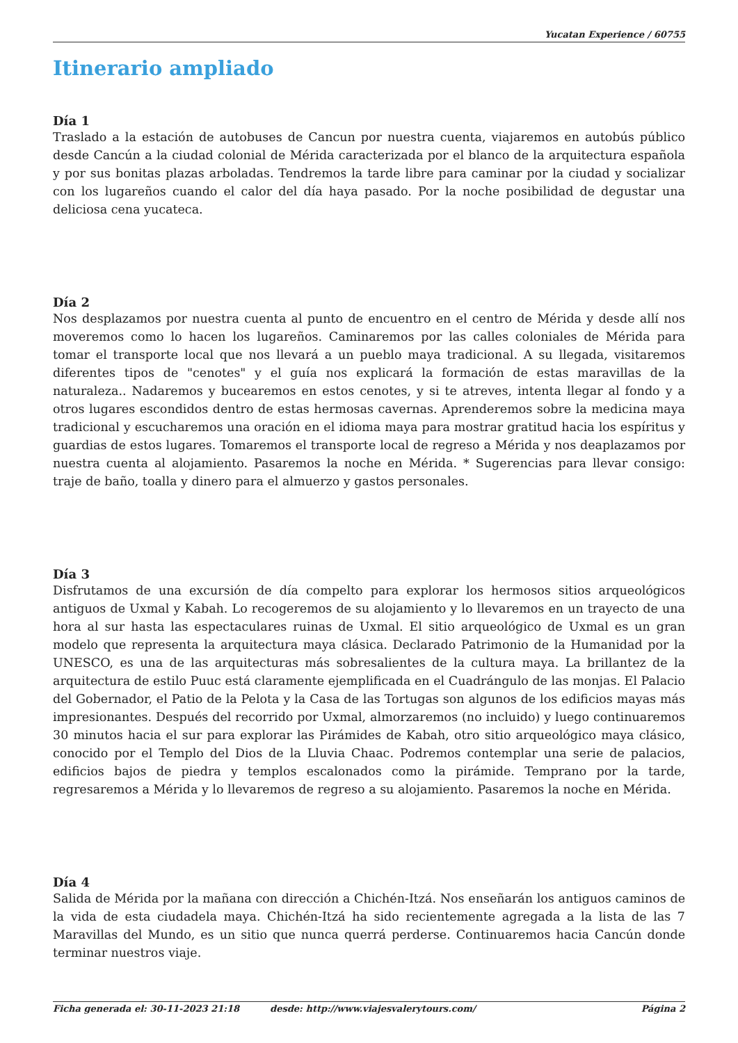Yucatan Experience / 60755
Itinerario ampliado
Día 1
Traslado a la estación de autobuses de Cancun por nuestra cuenta, viajaremos en autobús público desde Cancún a la ciudad colonial de Mérida caracterizada por el blanco de la arquitectura española y por sus bonitas plazas arboladas. Tendremos la tarde libre para caminar por la ciudad y socializar con los lugareños cuando el calor del día haya pasado. Por la noche posibilidad de degustar una deliciosa cena yucateca.
Día 2
Nos desplazamos por nuestra cuenta al punto de encuentro en el centro de Mérida y desde allí nos moveremos como lo hacen los lugareños. Caminaremos por las calles coloniales de Mérida para tomar el transporte local que nos llevará a un pueblo maya tradicional. A su llegada, visitaremos diferentes tipos de "cenotes" y el guía nos explicará la formación de estas maravillas de la naturaleza.. Nadaremos y bucearemos en estos cenotes, y si te atreves, intenta llegar al fondo y a otros lugares escondidos dentro de estas hermosas cavernas. Aprenderemos sobre la medicina maya tradicional y escucharemos una oración en el idioma maya para mostrar gratitud hacia los espíritus y guardias de estos lugares. Tomaremos el transporte local de regreso a Mérida y nos deaplazamos por nuestra cuenta al alojamiento. Pasaremos la noche en Mérida. * Sugerencias para llevar consigo: traje de baño, toalla y dinero para el almuerzo y gastos personales.
Día 3
Disfrutamos de una excursión de día compelto para explorar los hermosos sitios arqueológicos antiguos de Uxmal y Kabah. Lo recogeremos de su alojamiento y lo llevaremos en un trayecto de una hora al sur hasta las espectaculares ruinas de Uxmal. El sitio arqueológico de Uxmal es un gran modelo que representa la arquitectura maya clásica. Declarado Patrimonio de la Humanidad por la UNESCO, es una de las arquitecturas más sobresalientes de la cultura maya. La brillantez de la arquitectura de estilo Puuc está claramente ejemplificada en el Cuadrángulo de las monjas. El Palacio del Gobernador, el Patio de la Pelota y la Casa de las Tortugas son algunos de los edificios mayas más impresionantes. Después del recorrido por Uxmal, almorzaremos (no incluido) y luego continuaremos 30 minutos hacia el sur para explorar las Pirámides de Kabah, otro sitio arqueológico maya clásico, conocido por el Templo del Dios de la Lluvia Chaac. Podremos contemplar una serie de palacios, edificios bajos de piedra y templos escalonados como la pirámide. Temprano por la tarde, regresaremos a Mérida y lo llevaremos de regreso a su alojamiento. Pasaremos la noche en Mérida.
Día 4
Salida de Mérida por la mañana con dirección a Chichén-Itzá. Nos enseñarán los antiguos caminos de la vida de esta ciudadela maya. Chichén-Itzá ha sido recientemente agregada a la lista de las 7 Maravillas del Mundo, es un sitio que nunca querrá perderse. Continuaremos hacia Cancún donde terminar nuestros viaje.
Ficha generada el: 30-11-2023 21:18 desde: http://www.viajesvalerytours.com/ Página 2